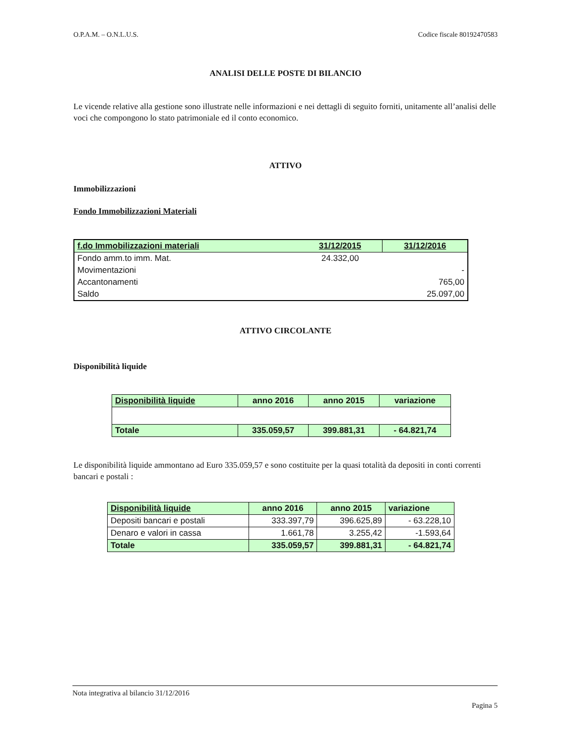O.P.A.M. – O.N.L.U.S. Codice fiscale 80192470583
ANALISI DELLE POSTE DI BILANCIO
Le vicende relative alla gestione sono illustrate nelle informazioni e nei dettagli di seguito forniti, unitamente all’analisi delle voci che compongono lo stato patrimoniale ed il conto economico.
ATTIVO
Immobilizzazioni
Fondo Immobilizzazioni Materiali
| f.do Immobilizzazioni materiali | 31/12/2015 | 31/12/2016 |
| --- | --- | --- |
| Fondo amm.to imm. Mat. | 24.332,00 | |
| Movimentazioni | | - |
| Accantonamenti | | 765,00 |
| Saldo | | 25.097,00 |
ATTIVO CIRCOLANTE
Disponibilità liquide
| Disponibilità liquide | anno 2016 | anno 2015 | variazione |
| --- | --- | --- | --- |
| Totale | 335.059,57 | 399.881,31 | - 64.821,74 |
Le disponibilità liquide ammontano ad Euro 335.059,57 e sono costituite per la quasi totalità da depositi in conti correnti bancari e postali :
| Disponibilità liquide | anno 2016 | anno 2015 | variazione |
| --- | --- | --- | --- |
| Depositi bancari e postali | 333.397,79 | 396.625,89 | - 63.228,10 |
| Denaro e valori in cassa | 1.661,78 | 3.255,42 | -1.593,64 |
| Totale | 335.059,57 | 399.881,31 | - 64.821,74 |
Nota integrativa al bilancio 31/12/2016
Pagina 5